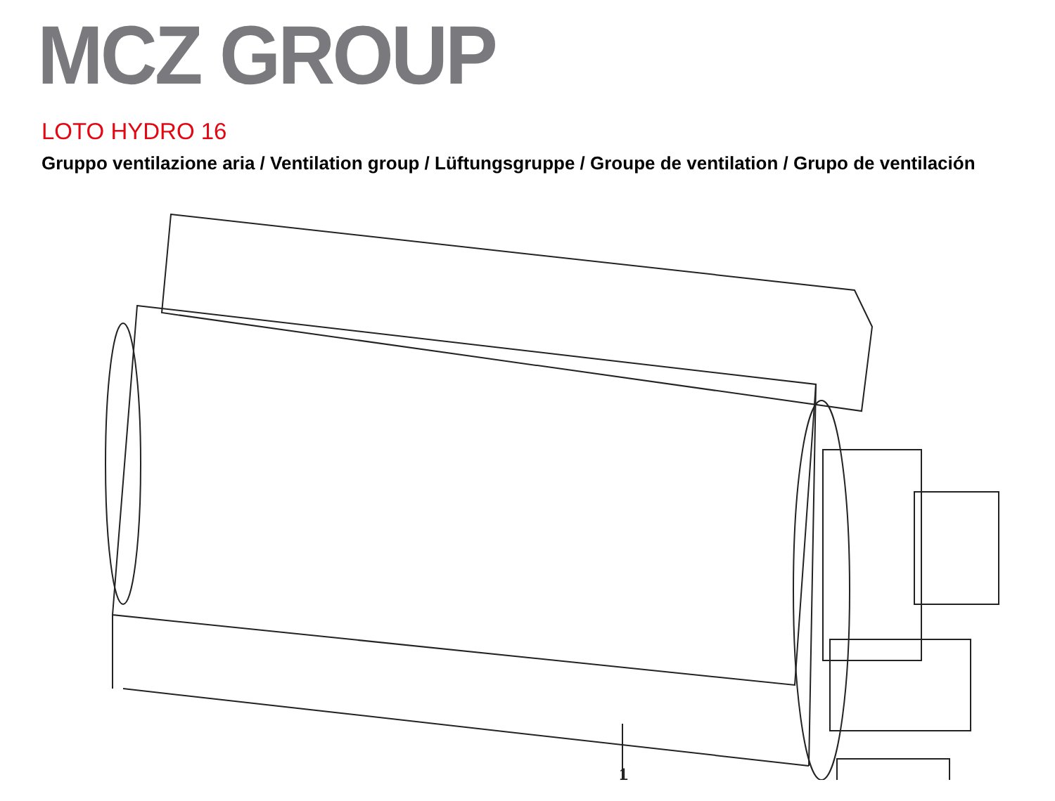MCZ GROUP
LOTO HYDRO 16
Gruppo ventilazione aria / Ventilation group / Lüftungsgruppe / Groupe de ventilation / Grupo de ventilación
1